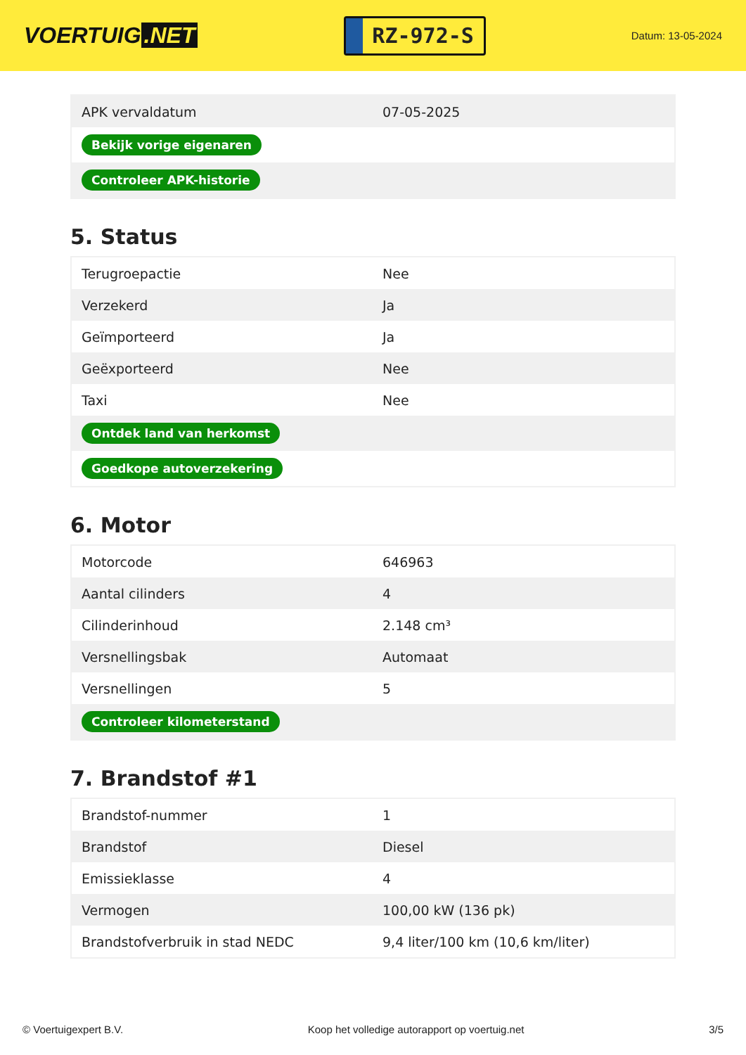VOERTUIG.NET
RZ-972-S
Datum: 13-05-2024
| APK vervaldatum | 07-05-2025 |
| Bekijk vorige eigenaren | |
| Controleer APK-historie | |
5. Status
| Terugroepactie | Nee |
| Verzekerd | Ja |
| Geïmporteerd | Ja |
| Geëxporteerd | Nee |
| Taxi | Nee |
| Ontdek land van herkomst | |
| Goedkope autoverzekering | |
6. Motor
| Motorcode | 646963 |
| Aantal cilinders | 4 |
| Cilinderinhoud | 2.148 cm³ |
| Versnellingsbak | Automaat |
| Versnellingen | 5 |
| Controleer kilometerstand | |
7. Brandstof #1
| Brandstof-nummer | 1 |
| Brandstof | Diesel |
| Emissieklasse | 4 |
| Vermogen | 100,00 kW (136 pk) |
| Brandstofverbruik in stad NEDC | 9,4 liter/100 km (10,6 km/liter) |
© Voertuigexpert B.V. Koop het volledige autorapport op voertuig.net 3/5